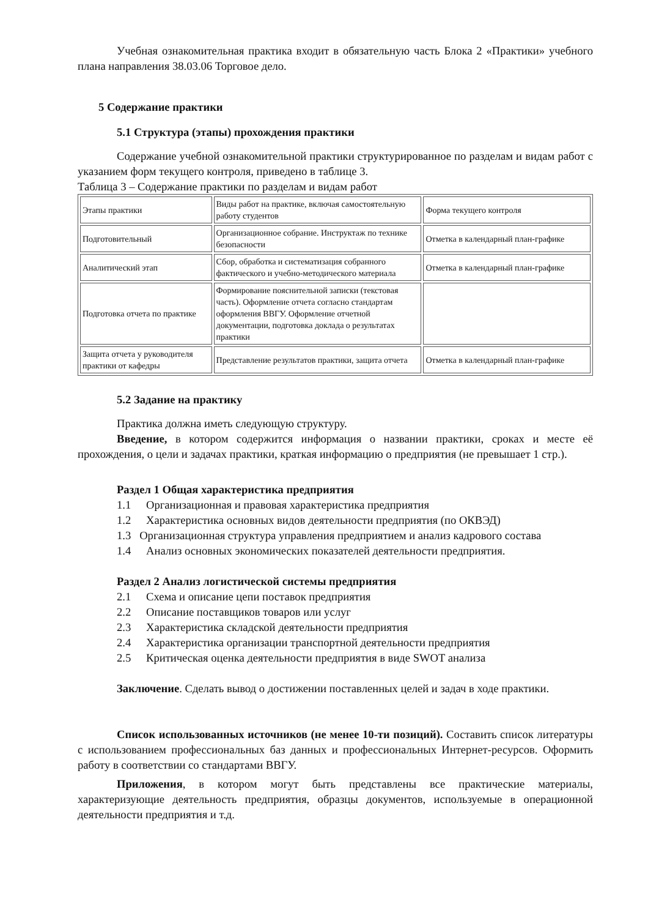Учебная ознакомительная практика входит в обязательную часть Блока 2 «Практики» учебного плана направления 38.03.06 Торговое дело.
5 Содержание практики
5.1 Структура (этапы) прохождения практики
Содержание учебной ознакомительной практики структурированное по разделам и видам работ с указанием форм текущего контроля, приведено в таблице 3.
Таблица 3 – Содержание практики по разделам и видам работ
| Этапы практики | Виды работ на практике, включая самостоятельную работу студентов | Форма текущего контроля |
| Подготовительный | Организационное собрание. Инструктаж по технике безопасности | Отметка в календарный план-графике |
| Аналитический этап | Сбор, обработка и систематизация собранного фактического и учебно-методического материала | Отметка в календарный план-графике |
| Подготовка отчета по практике | Формирование пояснительной записки (текстовая часть). Оформление отчета согласно стандартам оформления ВВГУ. Оформление отчетной документации, подготовка доклада о результатах практики | |
| Защита отчета у руководителя практики от кафедры | Представление результатов практики, защита отчета | Отметка в календарный план-графике |
5.2 Задание на практику
Практика должна иметь следующую структуру.
Введение, в котором содержится информация о названии практики, сроках и месте её прохождения, о цели и задачах практики, краткая информацию о предприятия (не превышает 1 стр.).
Раздел 1 Общая характеристика предприятия
1.1 Организационная и правовая характеристика предприятия
1.2 Характеристика основных видов деятельности предприятия (по ОКВЭД)
1.3 Организационная структура управления предприятием и анализ кадрового состава
1.4 Анализ основных экономических показателей деятельности предприятия.
Раздел 2 Анализ логистической системы предприятия
2.1 Схема и описание цепи поставок предприятия
2.2 Описание поставщиков товаров или услуг
2.3 Характеристика складской деятельности предприятия
2.4 Характеристика организации транспортной деятельности предприятия
2.5 Критическая оценка деятельности предприятия в виде SWOT анализа
Заключение. Сделать вывод о достижении поставленных целей и задач в ходе практики.
Список использованных источников (не менее 10-ти позиций). Составить список литературы с использованием профессиональных баз данных и профессиональных Интернет-ресурсов. Оформить работу в соответствии со стандартами ВВГУ.
Приложения, в котором могут быть представлены все практические материалы, характеризующие деятельность предприятия, образцы документов, используемые в операционной деятельности предприятия и т.д.